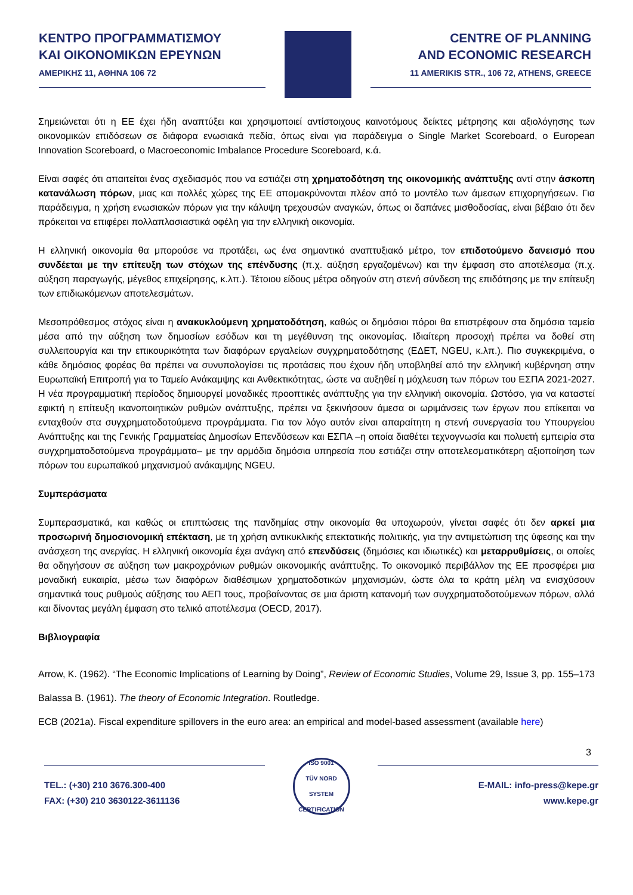ΚΕΝΤΡΟ ΠΡΟΓΡΑΜΜΑΤΙΣΜΟΥ
ΚΑΙ ΟΙΚΟΝΟΜΙΚΩΝ ΕΡΕΥΝΩΝ
ΑΜΕΡΙΚΗΣ 11, ΑΘΗΝΑ 106 72
CENTRE OF PLANNING
AND ECONOMIC RESEARCH
11 AMERIKIS STR., 106 72, ATHENS, GREECE
Σημειώνεται ότι η ΕΕ έχει ήδη αναπτύξει και χρησιμοποιεί αντίστοιχους καινοτόμους δείκτες μέτρησης και αξιολόγησης των οικονομικών επιδόσεων σε διάφορα ενωσιακά πεδία, όπως είναι για παράδειγμα ο Single Market Scoreboard, ο European Innovation Scoreboard, ο Macroeconomic Imbalance Procedure Scoreboard, κ.ά.
Είναι σαφές ότι απαιτείται ένας σχεδιασμός που να εστιάζει στη χρηματοδότηση της οικονομικής ανάπτυξης αντί στην άσκοπη κατανάλωση πόρων, μιας και πολλές χώρες της ΕΕ απομακρύνονται πλέον από το μοντέλο των άμεσων επιχορηγήσεων. Για παράδειγμα, η χρήση ενωσιακών πόρων για την κάλυψη τρεχουσών αναγκών, όπως οι δαπάνες μισθοδοσίας, είναι βέβαιο ότι δεν πρόκειται να επιφέρει πολλαπλασιαστικά οφέλη για την ελληνική οικονομία.
Η ελληνική οικονομία θα μπορούσε να προτάξει, ως ένα σημαντικό αναπτυξιακό μέτρο, τον επιδοτούμενο δανεισμό που συνδέεται με την επίτευξη των στόχων της επένδυσης (π.χ. αύξηση εργαζομένων) και την έμφαση στο αποτέλεσμα (π.χ. αύξηση παραγωγής, μέγεθος επιχείρησης, κ.λπ.). Τέτοιου είδους μέτρα οδηγούν στη στενή σύνδεση της επιδότησης με την επίτευξη των επιδιωκόμενων αποτελεσμάτων.
Μεσοπρόθεσμος στόχος είναι η ανακυκλούμενη χρηματοδότηση, καθώς οι δημόσιοι πόροι θα επιστρέφουν στα δημόσια ταμεία μέσα από την αύξηση των δημοσίων εσόδων και τη μεγέθυνση της οικονομίας. Ιδιαίτερη προσοχή πρέπει να δοθεί στη συλλειτουργία και την επικουρικότητα των διαφόρων εργαλείων συγχρηματοδότησης (ΕΔΕΤ, NGEU, κ.λπ.). Πιο συγκεκριμένα, ο κάθε δημόσιος φορέας θα πρέπει να συνυπολογίσει τις προτάσεις που έχουν ήδη υποβληθεί από την ελληνική κυβέρνηση στην Ευρωπαϊκή Επιτροπή για το Ταμείο Ανάκαμψης και Ανθεκτικότητας, ώστε να αυξηθεί η μόχλευση των πόρων του ΕΣΠΑ 2021-2027. Η νέα προγραμματική περίοδος δημιουργεί μοναδικές προοπτικές ανάπτυξης για την ελληνική οικονομία. Ωστόσο, για να καταστεί εφικτή η επίτευξη ικανοποιητικών ρυθμών ανάπτυξης, πρέπει να ξεκινήσουν άμεσα οι ωριμάνσεις των έργων που επίκειται να ενταχθούν στα συγχρηματοδοτούμενα προγράμματα. Για τον λόγο αυτόν είναι απαραίτητη η στενή συνεργασία του Υπουργείου Ανάπτυξης και της Γενικής Γραμματείας Δημοσίων Επενδύσεων και ΕΣΠΑ –η οποία διαθέτει τεχνογνωσία και πολυετή εμπειρία στα συγχρηματοδοτούμενα προγράμματα– με την αρμόδια δημόσια υπηρεσία που εστιάζει στην αποτελεσματικότερη αξιοποίηση των πόρων του ευρωπαϊκού μηχανισμού ανάκαμψης NGEU.
Συμπεράσματα
Συμπερασματικά, και καθώς οι επιπτώσεις της πανδημίας στην οικονομία θα υποχωρούν, γίνεται σαφές ότι δεν αρκεί μια προσωρινή δημοσιονομική επέκταση, με τη χρήση αντικυκλικής επεκτατικής πολιτικής, για την αντιμετώπιση της ύφεσης και την ανάσχεση της ανεργίας. Η ελληνική οικονομία έχει ανάγκη από επενδύσεις (δημόσιες και ιδιωτικές) και μεταρρυθμίσεις, οι οποίες θα οδηγήσουν σε αύξηση των μακροχρόνιων ρυθμών οικονομικής ανάπτυξης. Το οικονομικό περιβάλλον της ΕΕ προσφέρει μια μοναδική ευκαιρία, μέσω των διαφόρων διαθέσιμων χρηματοδοτικών μηχανισμών, ώστε όλα τα κράτη μέλη να ενισχύσουν σημαντικά τους ρυθμούς αύξησης του ΑΕΠ τους, προβαίνοντας σε μια άριστη κατανομή των συγχρηματοδοτούμενων πόρων, αλλά και δίνοντας μεγάλη έμφαση στο τελικό αποτέλεσμα (OECD, 2017).
Βιβλιογραφία
Arrow, K. (1962). “The Economic Implications of Learning by Doing”, Review of Economic Studies, Volume 29, Issue 3, pp. 155–173
Balassa B. (1961). The theory of Economic Integration. Routledge.
ECB (2021a). Fiscal expenditure spillovers in the euro area: an empirical and model-based assessment (available here)
3
TEL.: (+30) 210 3676.300-400
FAX: (+30) 210 3630122-3611136
ISO 9001
TÜV NORD
SYSTEM CERTIFICATION
E-MAIL: info-press@kepe.gr
www.kepe.gr